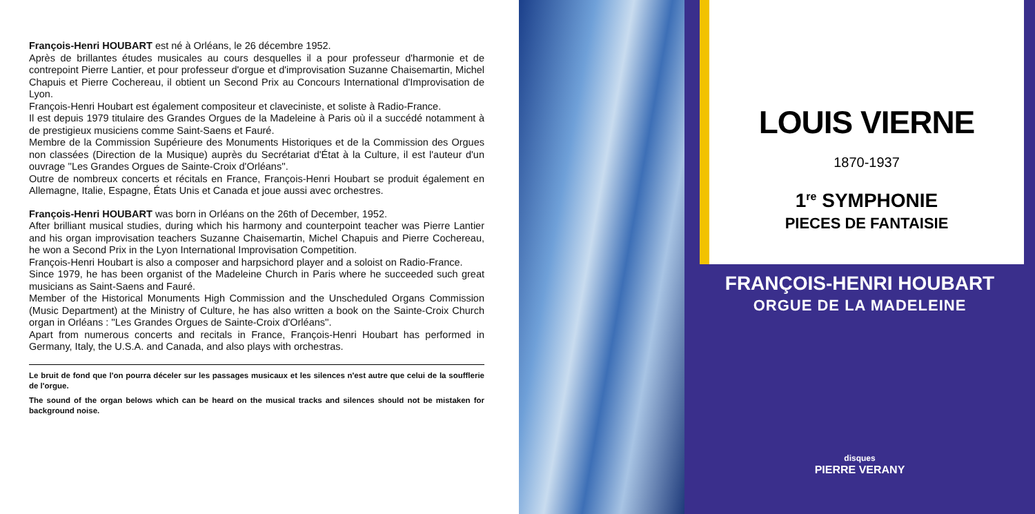François-Henri HOUBART est né à Orléans, le 26 décembre 1952.
Après de brillantes études musicales au cours desquelles il a pour professeur d'harmonie et de contrepoint Pierre Lantier, et pour professeur d'orgue et d'improvisation Suzanne Chaisemartin, Michel Chapuis et Pierre Cochereau, il obtient un Second Prix au Concours International d'Improvisation de Lyon.
François-Henri Houbart est également compositeur et claveciniste, et soliste à Radio-France.
Il est depuis 1979 titulaire des Grandes Orgues de la Madeleine à Paris où il a succédé notamment à de prestigieux musiciens comme Saint-Saens et Fauré.
Membre de la Commission Supérieure des Monuments Historiques et de la Commission des Orgues non classées (Direction de la Musique) auprès du Secrétariat d'État à la Culture, il est l'auteur d'un ouvrage ''Les Grandes Orgues de Sainte-Croix d'Orléans''.
Outre de nombreux concerts et récitals en France, François-Henri Houbart se produit également en Allemagne, Italie, Espagne, États Unis et Canada et joue aussi avec orchestres.
François-Henri HOUBART was born in Orléans on the 26th of December, 1952.
After brilliant musical studies, during which his harmony and counterpoint teacher was Pierre Lantier and his organ improvisation teachers Suzanne Chaisemartin, Michel Chapuis and Pierre Cochereau, he won a Second Prix in the Lyon International Improvisation Competition.
François-Henri Houbart is also a composer and harpsichord player and a soloist on Radio-France.
Since 1979, he has been organist of the Madeleine Church in Paris where he succeeded such great musicians as Saint-Saens and Fauré.
Member of the Historical Monuments High Commission and the Unscheduled Organs Commission (Music Department) at the Ministry of Culture, he has also written a book on the Sainte-Croix Church organ in Orléans : ''Les Grandes Orgues de Sainte-Croix d'Orléans''.
Apart from numerous concerts and recitals in France, François-Henri Houbart has performed in Germany, Italy, the U.S.A. and Canada, and also plays with orchestras.
Le bruit de fond que l'on pourra déceler sur les passages musicaux et les silences n'est autre que celui de la soufflerie de l'orgue.
The sound of the organ belows which can be heard on the musical tracks and silences should not be mistaken for background noise.
LOUIS VIERNE
1870-1937
1<sup>re</sup> SYMPHONIE
PIECES DE FANTAISIE
FRANÇOIS-HENRI HOUBART
ORGUE DE LA MADELEINE
disques
PIERRE VERANY